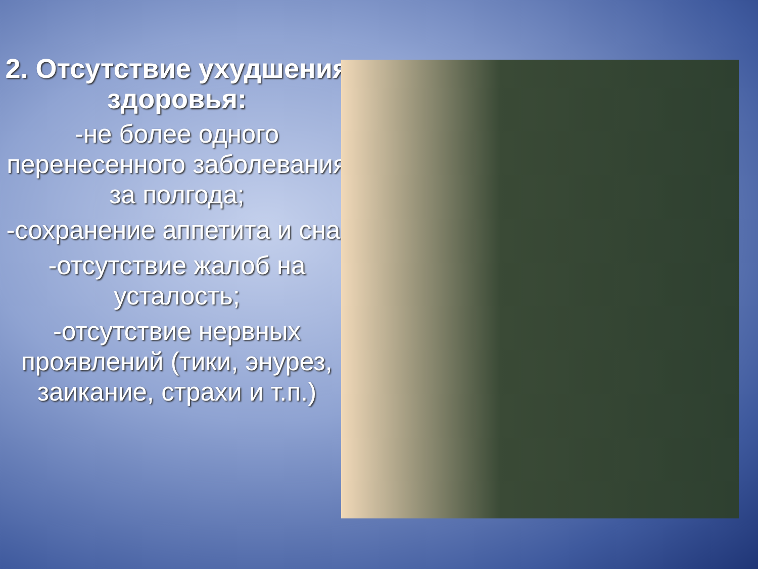2. Отсутствие ухудшения здоровья:
-не более одного перенесенного заболевания за полгода;
-сохранение аппетита и сна;
-отсутствие жалоб на усталость;
-отсутствие нервных проявлений (тики, энурез, заикание, страхи и т.п.)